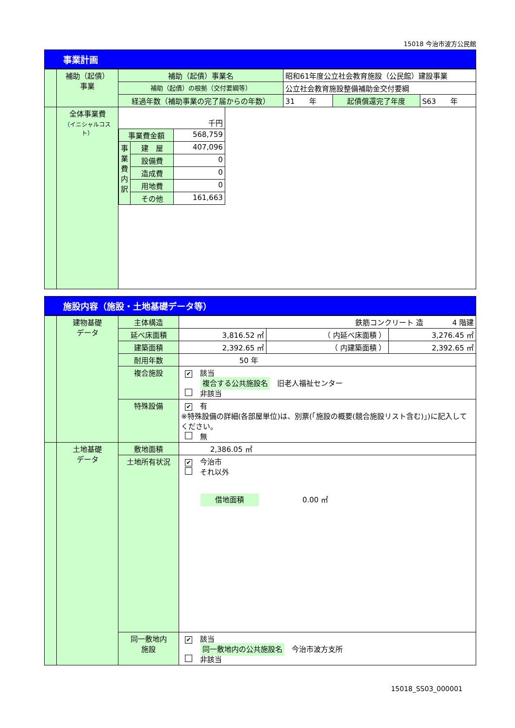15018 今治市波方公民館
事業計画
| | 補助（起債） 事業 | 補助（起債）事業名 | 昭和61年度公立社会教育施設（公民館）建設事業 | | | |
| | | 補助（起債）の根拠（交付要綱等） | 公立社会教育施設整備補助金交付要綱 | | | |
| | | 経過年数（補助事業の完了届からの年数） | | 31 年 | 起債償還完了年度 | S63 年 |
| | 全体事業費 （イニシャルコスト） | / 千円 / / / / 事業費金額 / / 568,759 / / 事業費内訳 / 建 屋 / 407,096 / / / 設備費 / 0 / / / 造成費 / 0 / / / 用地費 / 0 / / / その他 / 161,663 / | | | | |
施設内容（施設・土地基礎データ等）
| | 建物基礎 データ | 主体構造 | 鉄筋コンクリート 造 4 階建 | | |
| | | 延べ床面積 | 3,816.52 ㎡ | （ 内延べ床面積 ） | 3,276.45 ㎡ |
| | | 建築面積 | 2,392.65 ㎡ | （ 内建築面積 ） | 2,392.65 ㎡ |
| | | 耐用年数 | 50 年 | | |
| | | 複合施設 | ✔ 該当 複合する公共施設名 旧老人福祉センター 非該当 | | |
| | | 特殊設備 | ✔ 有 ※特殊設備の詳細(各部屋単位)は、別票(「施設の概要(競合施設リスト含む)」)に記入してください。 無 | | |
| | 土地基礎 データ | 敷地面積 | 2,386.05 ㎡ | | |
| | | 土地所有状況 | ✔ 今治市 それ以外 借地面積 0.00 ㎡ | | |
| | | 同一敷地内 施設 | ✔ 該当 同一敷地内の公共施設名 今治市波方支所 非該当 | | |
15018_SS03_000001